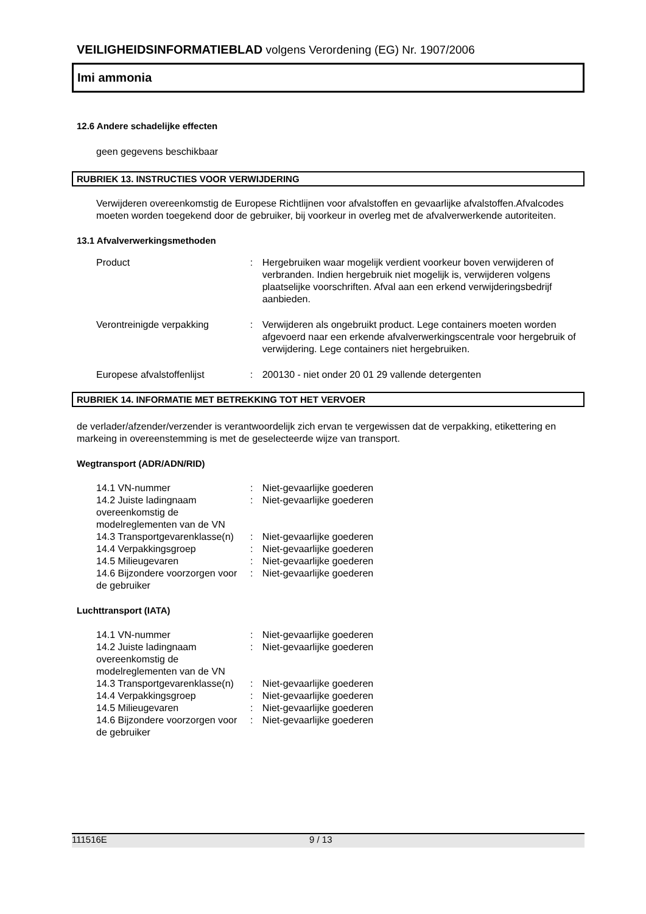VEILIGHEIDSINFORMATIEBLAD volgens Verordening (EG) Nr. 1907/2006
Imi ammonia
12.6 Andere schadelijke effecten
geen gegevens beschikbaar
RUBRIEK 13. INSTRUCTIES VOOR VERWIJDERING
Verwijderen overeenkomstig de Europese Richtlijnen voor afvalstoffen en gevaarlijke afvalstoffen.Afvalcodes moeten worden toegekend door de gebruiker, bij voorkeur in overleg met de afvalverwerkende autoriteiten.
13.1 Afvalverwerkingsmethoden
| Product | : | Hergebruiken waar mogelijk verdient voorkeur boven verwijderen of verbranden. Indien hergebruik niet mogelijk is, verwijderen volgens plaatselijke voorschriften. Afval aan een erkend verwijderingsbedrijf aanbieden. |
| Verontreinigde verpakking | : | Verwijderen als ongebruikt product. Lege containers moeten worden afgevoerd naar een erkende afvalverwerkingscentrale voor hergebruik of verwijdering. Lege containers niet hergebruiken. |
| Europese afvalstoffenlijst | : | 200130 - niet onder 20 01 29 vallende detergenten |
RUBRIEK 14. INFORMATIE MET BETREKKING TOT HET VERVOER
de verlader/afzender/verzender is verantwoordelijk zich ervan te vergewissen dat de verpakking, etikettering en markeing in overeenstemming is met de geselecteerde wijze van transport.
Wegtransport (ADR/ADN/RID)
| 14.1 VN-nummer | : | Niet-gevaarlijke goederen |
| 14.2 Juiste ladingnaam overeenkomstig de modelreglementen van de VN | : | Niet-gevaarlijke goederen |
| 14.3 Transportgevarenklasse(n) | : | Niet-gevaarlijke goederen |
| 14.4 Verpakkingsgroep | : | Niet-gevaarlijke goederen |
| 14.5 Milieugevaren | : | Niet-gevaarlijke goederen |
| 14.6 Bijzondere voorzorgen voor de gebruiker | : | Niet-gevaarlijke goederen |
Luchttransport (IATA)
| 14.1 VN-nummer | : | Niet-gevaarlijke goederen |
| 14.2 Juiste ladingnaam overeenkomstig de modelreglementen van de VN | : | Niet-gevaarlijke goederen |
| 14.3 Transportgevarenklasse(n) | : | Niet-gevaarlijke goederen |
| 14.4 Verpakkingsgroep | : | Niet-gevaarlijke goederen |
| 14.5 Milieugevaren | : | Niet-gevaarlijke goederen |
| 14.6 Bijzondere voorzorgen voor de gebruiker | : | Niet-gevaarlijke goederen |
111516E 9 / 13